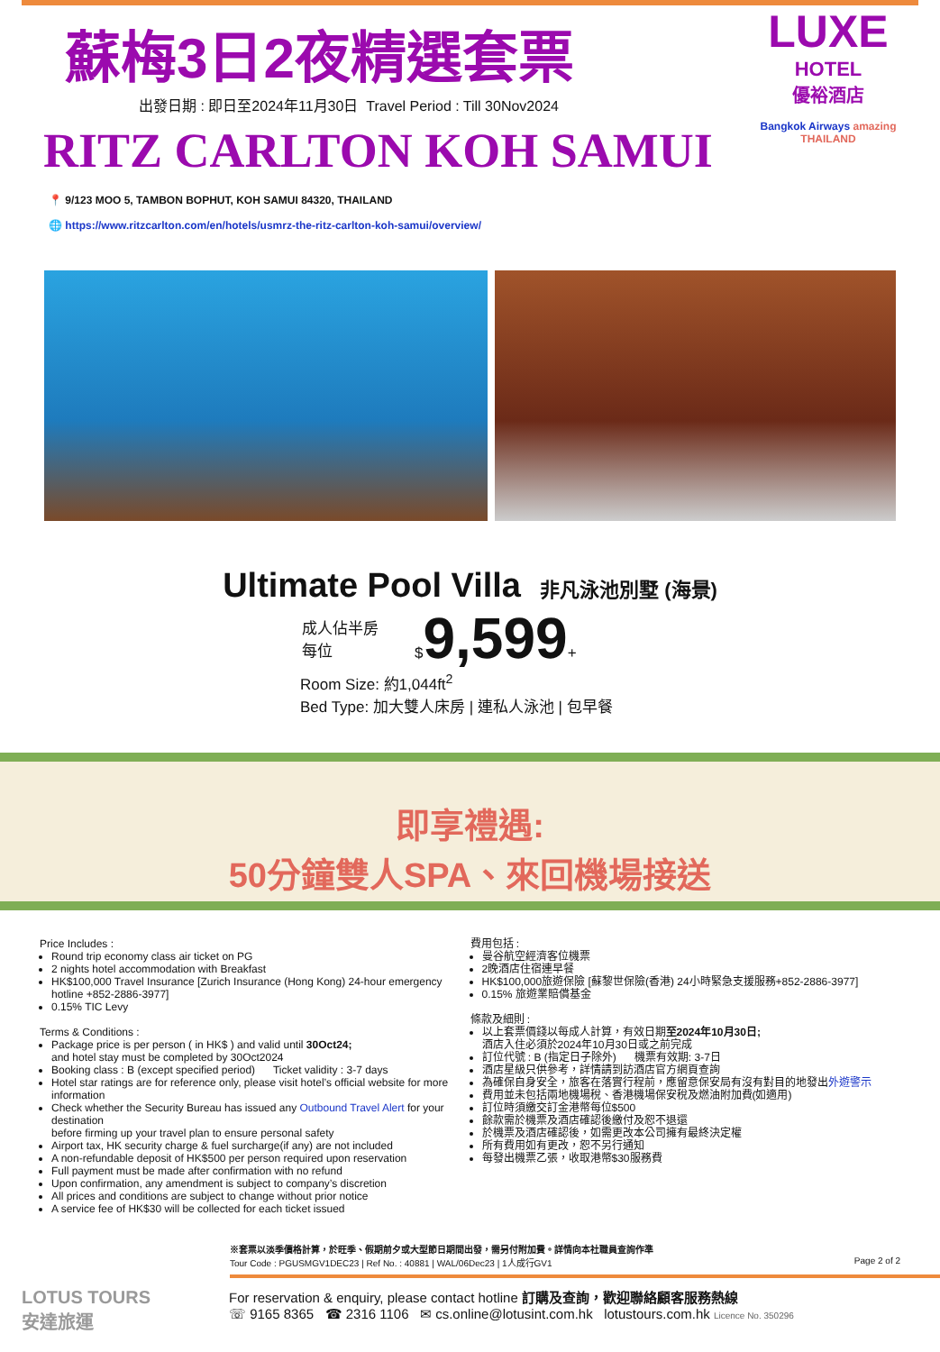蘇梅3日2夜精選套票
出發日期 : 即日至2024年11月30日 Travel Period : Till 30Nov2024
RITZ CARLTON KOH SAMUI
📍 9/123 MOO 5, TAMBON BOPHUT, KOH SAMUI 84320, THAILAND
🌐 https://www.ritzcarlton.com/en/hotels/usmrz-the-ritz-carlton-koh-samui/overview/
LUXE
HOTEL
優裕酒店
Bangkok Airways amazing THAILAND
Ultimate Pool Villa 非凡泳池別墅 (海景)
成人佔半房
每位
$9,599+
Room Size: 約1,044ft<sup>2</sup>
Bed Type: 加大雙人床房 | 連私人泳池 | 包早餐
即享禮遇:
50分鐘雙人SPA、來回機場接送
Price Includes :
Round trip economy class air ticket on PG
2 nights hotel accommodation with Breakfast
HK$100,000 Travel Insurance [Zurich Insurance (Hong Kong) 24-hour emergency hotline +852-2886-3977]
0.15% TIC Levy
Terms & Conditions :
Package price is per person ( in HK$ ) and valid until 30Oct24;
and hotel stay must be completed by 30Oct2024
Booking class : B (except specified period) Ticket validity : 3-7 days
Hotel star ratings are for reference only, please visit hotel’s official website for more information
Check whether the Security Bureau has issued any Outbound Travel Alert for your destination
before firming up your travel plan to ensure personal safety
Airport tax, HK security charge & fuel surcharge(if any) are not included
A non-refundable deposit of HK$500 per person required upon reservation
Full payment must be made after confirmation with no refund
Upon confirmation, any amendment is subject to company’s discretion
All prices and conditions are subject to change without prior notice
A service fee of HK$30 will be collected for each ticket issued
費用包括 :
曼谷航空經濟客位機票
2晚酒店住宿連早餐
HK$100,000旅遊保險 [蘇黎世保險(香港) 24小時緊急支援服務+852-2886-3977]
0.15% 旅遊業賠償基金
條款及細則 :
以上套票價錢以每成人計算，有效日期至2024年10月30日;
酒店入住必須於2024年10月30日或之前完成
訂位代號 : B (指定日子除外) 機票有效期: 3-7日
酒店星級只供參考，詳情請到訪酒店官方網頁查詢
為確保自身安全，旅客在落實行程前，應留意保安局有沒有對目的地發出外遊警示
費用並未包括兩地機場稅、香港機場保安稅及燃油附加費(如適用)
訂位時須繳交訂金港幣每位$500
餘款需於機票及酒店確認後繳付及恕不退還
於機票及酒店確認後，如需更改本公司擁有最終決定權
所有費用如有更改，恕不另行通知
每發出機票乙張，收取港幣$30服務費
※套票以淡季價格計算，於旺季、假期前夕或大型節日期間出發，需另付附加費。詳情向本社職員查詢作準
Tour Code : PGUSMGV1DEC23 | Ref No. : 40881 | WAL/06Dec23 | 1人成行GV1 Page 2 of 2
LOTUS TOURS
安達旅運
For reservation & enquiry, please contact hotline 訂購及查詢，歡迎聯絡顧客服務熱線
☏ 9165 8365 ☎ 2316 1106 ✉ cs.online@lotusint.com.hk lotustours.com.hk Licence No. 350296